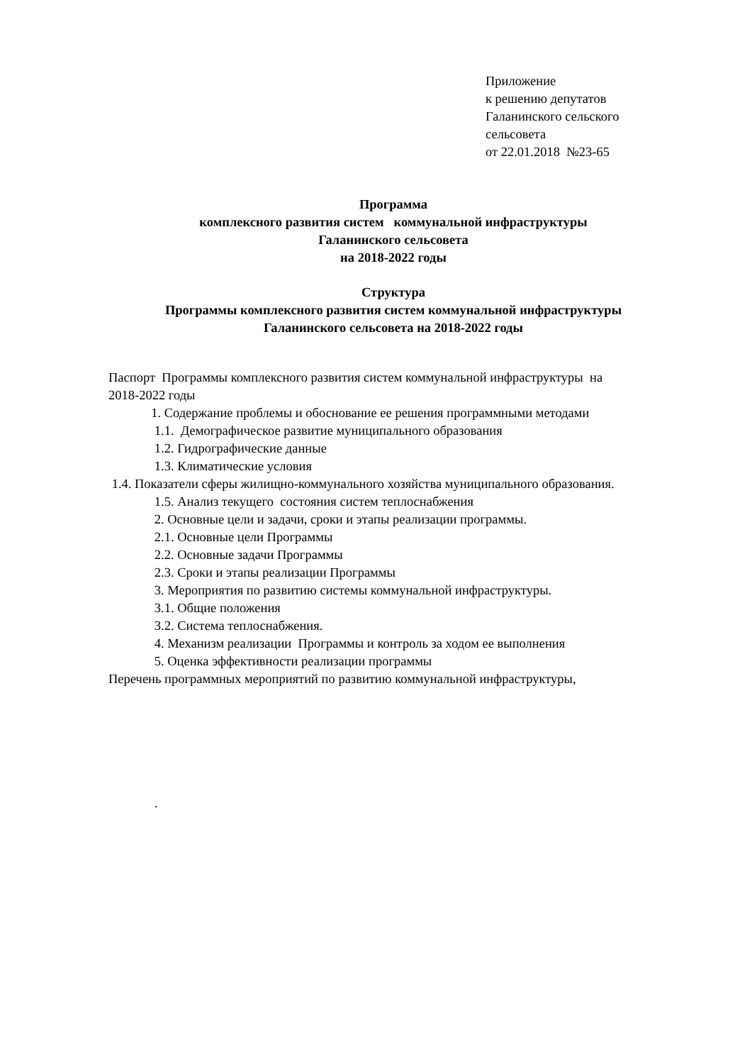Приложение
к решению депутатов
Галанинского сельского
сельсовета
от 22.01.2018 №23-65
Программа
комплексного развития систем коммунальной инфраструктуры
Галанинского сельсовета
на 2018-2022 годы
Структура
Программы комплексного развития систем коммунальной инфраструктуры
Галанинского сельсовета на 2018-2022 годы
Паспорт Программы комплексного развития систем коммунальной инфраструктуры на
2018-2022 годы
1. Содержание проблемы и обоснование ее решения программными методами
1.1. Демографическое развитие муниципального образования
1.2. Гидрографические данные
1.3. Климатические условия
1.4. Показатели сферы жилищно-коммунального хозяйства муниципального образования.
1.5. Анализ текущего состояния систем теплоснабжения
2. Основные цели и задачи, сроки и этапы реализации программы.
2.1. Основные цели Программы
2.2. Основные задачи Программы
2.3. Сроки и этапы реализации Программы
3. Мероприятия по развитию системы коммунальной инфраструктуры.
3.1. Общие положения
3.2. Система теплоснабжения.
4. Механизм реализации Программы и контроль за ходом ее выполнения
5. Оценка эффективности реализации программы
Перечень программных мероприятий по развитию коммунальной инфраструктуры,
.